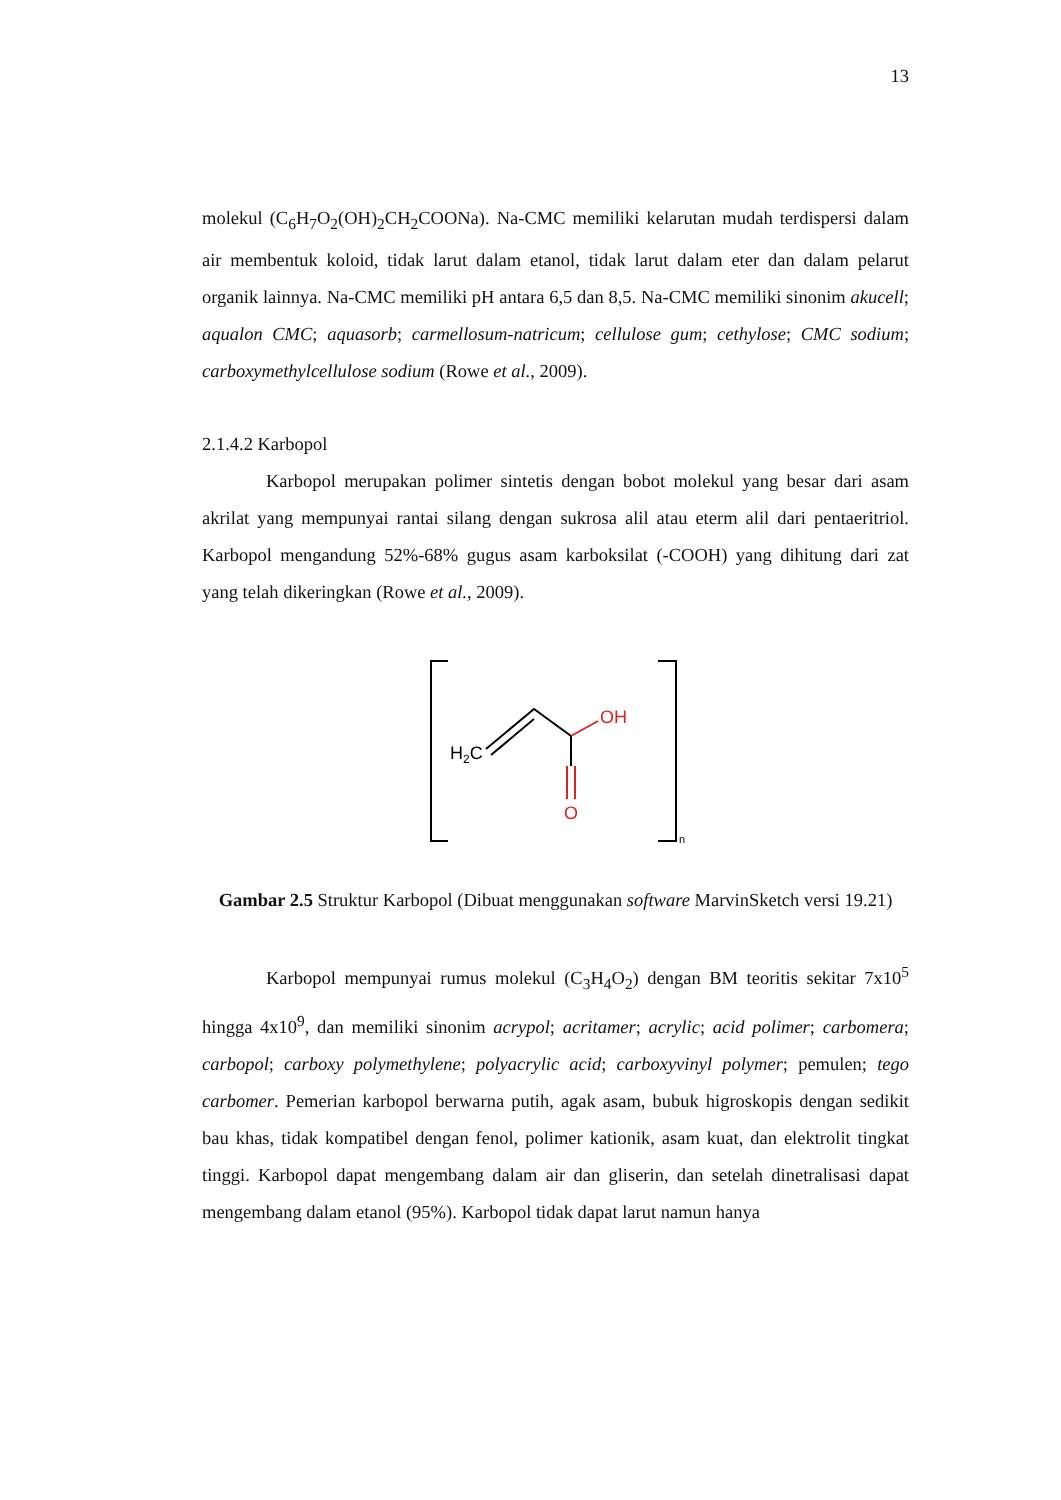13
molekul (C<sub>6</sub>H<sub>7</sub>O<sub>2</sub>(OH)<sub>2</sub>CH<sub>2</sub>COONa). Na-CMC memiliki kelarutan mudah terdispersi dalam air membentuk koloid, tidak larut dalam etanol, tidak larut dalam eter dan dalam pelarut organik lainnya. Na-CMC memiliki pH antara 6,5 dan 8,5. Na-CMC memiliki sinonim akucell; aqualon CMC; aquasorb; carmellosum-natricum; cellulose gum; cethylose; CMC sodium; carboxymethylcellulose sodium (Rowe et al., 2009).
2.1.4.2 Karbopol
Karbopol merupakan polimer sintetis dengan bobot molekul yang besar dari asam akrilat yang mempunyai rantai silang dengan sukrosa alil atau eterm alil dari pentaeritriol. Karbopol mengandung 52%-68% gugus asam karboksilat (-COOH) yang dihitung dari zat yang telah dikeringkan (Rowe et al., 2009).
H2C
OH
O
n
Gambar 2.5 Struktur Karbopol (Dibuat menggunakan software MarvinSketch versi 19.21)
Karbopol mempunyai rumus molekul (C<sub>3</sub>H<sub>4</sub>O<sub>2</sub>) dengan BM teoritis sekitar 7x10<sup>5</sup> hingga 4x10<sup>9</sup>, dan memiliki sinonim acrypol; acritamer; acrylic; acid polimer; carbomera; carbopol; carboxy polymethylene; polyacrylic acid; carboxyvinyl polymer; pemulen; tego carbomer. Pemerian karbopol berwarna putih, agak asam, bubuk higroskopis dengan sedikit bau khas, tidak kompatibel dengan fenol, polimer kationik, asam kuat, dan elektrolit tingkat tinggi. Karbopol dapat mengembang dalam air dan gliserin, dan setelah dinetralisasi dapat mengembang dalam etanol (95%). Karbopol tidak dapat larut namun hanya